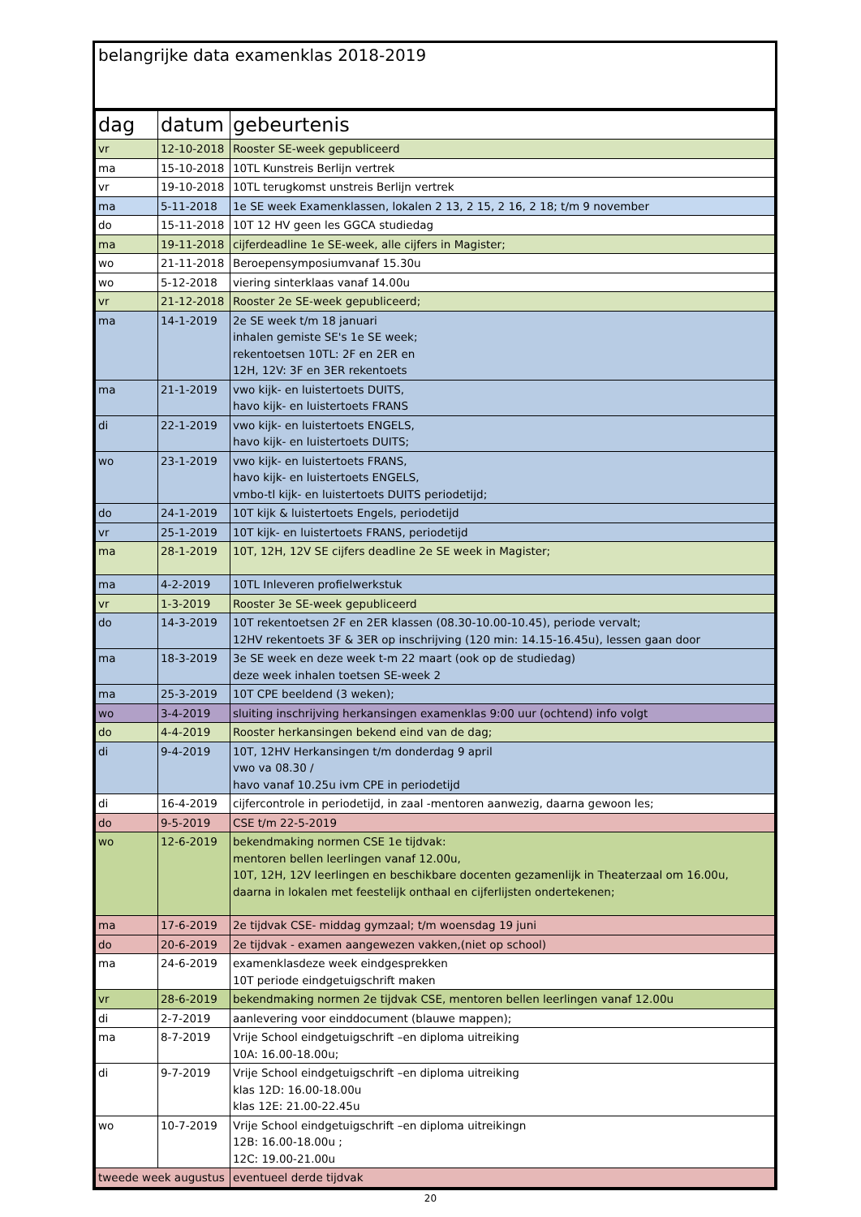belangrijke data examenklas 2018-2019
| dag | datum | gebeurtenis |
| --- | --- | --- |
| vr | 12-10-2018 | Rooster SE-week gepubliceerd |
| ma | 15-10-2018 | 10TL Kunstreis Berlijn vertrek |
| vr | 19-10-2018 | 10TL terugkomst unstreis Berlijn vertrek |
| ma | 5-11-2018 | 1e SE week Examenklassen, lokalen 2 13, 2 15, 2 16, 2 18; t/m 9 november |
| do | 15-11-2018 | 10T 12 HV geen les GGCA studiedag |
| ma | 19-11-2018 | cijferdeadline 1e SE-week, alle cijfers in Magister; |
| wo | 21-11-2018 | Beroepensymposiumvanaf 15.30u |
| wo | 5-12-2018 | viering sinterklaas vanaf 14.00u |
| vr | 21-12-2018 | Rooster 2e SE-week gepubliceerd; |
| ma | 14-1-2019 | 2e SE week t/m 18 januari inhalen gemiste SE's 1e SE week; rekentoetsen 10TL: 2F en 2ER en 12H, 12V: 3F en 3ER rekentoets |
| ma | 21-1-2019 | vwo kijk- en luistertoets DUITS, havo kijk- en luistertoets FRANS |
| di | 22-1-2019 | vwo kijk- en luistertoets ENGELS, havo kijk- en luistertoets DUITS; |
| wo | 23-1-2019 | vwo kijk- en luistertoets FRANS, havo kijk- en luistertoets ENGELS, vmbo-tl kijk- en luistertoets DUITS periodetijd; |
| do | 24-1-2019 | 10T kijk & luistertoets Engels, periodetijd |
| vr | 25-1-2019 | 10T kijk- en luistertoets FRANS, periodetijd |
| ma | 28-1-2019 | 10T, 12H, 12V SE cijfers deadline 2e SE week in Magister; |
| ma | 4-2-2019 | 10TL Inleveren profielwerkstuk |
| vr | 1-3-2019 | Rooster 3e SE-week gepubliceerd |
| do | 14-3-2019 | 10T rekentoetsen 2F en 2ER klassen (08.30-10.00-10.45), periode vervalt; 12HV rekentoets 3F & 3ER op inschrijving (120 min: 14.15-16.45u), lessen gaan door |
| ma | 18-3-2019 | 3e SE week en deze week t-m 22 maart (ook op de studiedag) deze week inhalen toetsen SE-week 2 |
| ma | 25-3-2019 | 10T CPE beeldend (3 weken); |
| wo | 3-4-2019 | sluiting inschrijving herkansingen examenklas 9:00 uur (ochtend) info volgt |
| do | 4-4-2019 | Rooster herkansingen bekend eind van de dag; |
| di | 9-4-2019 | 10T, 12HV Herkansingen t/m donderdag 9 april vwo va 08.30 / havo vanaf 10.25u ivm CPE in periodetijd |
| di | 16-4-2019 | cijfercontrole in periodetijd, in zaal -mentoren aanwezig, daarna gewoon les; |
| do | 9-5-2019 | CSE t/m 22-5-2019 |
| wo | 12-6-2019 | bekendmaking normen CSE 1e tijdvak: mentoren bellen leerlingen vanaf 12.00u, 10T, 12H, 12V leerlingen en beschikbare docenten gezamenlijk in Theaterzaal om 16.00u, daarna in lokalen met feestelijk onthaal en cijferlijsten ondertekenen; |
| ma | 17-6-2019 | 2e tijdvak CSE- middag gymzaal; t/m woensdag 19 juni |
| do | 20-6-2019 | 2e tijdvak - examen aangewezen vakken,(niet op school) |
| ma | 24-6-2019 | examenklasdeze week eindgesprekken 10T periode eindgetuigschrift maken |
| vr | 28-6-2019 | bekendmaking normen 2e tijdvak CSE, mentoren bellen leerlingen vanaf 12.00u |
| di | 2-7-2019 | aanlevering voor einddocument (blauwe mappen); |
| ma | 8-7-2019 | Vrije School eindgetuigschrift –en diploma uitreiking 10A: 16.00-18.00u; |
| di | 9-7-2019 | Vrije School eindgetuigschrift –en diploma uitreiking klas 12D: 16.00-18.00u klas 12E: 21.00-22.45u |
| wo | 10-7-2019 | Vrije School eindgetuigschrift –en diploma uitreikingn 12B: 16.00-18.00u ; 12C: 19.00-21.00u |
| tweede week augustus | | eventueel derde tijdvak |
20